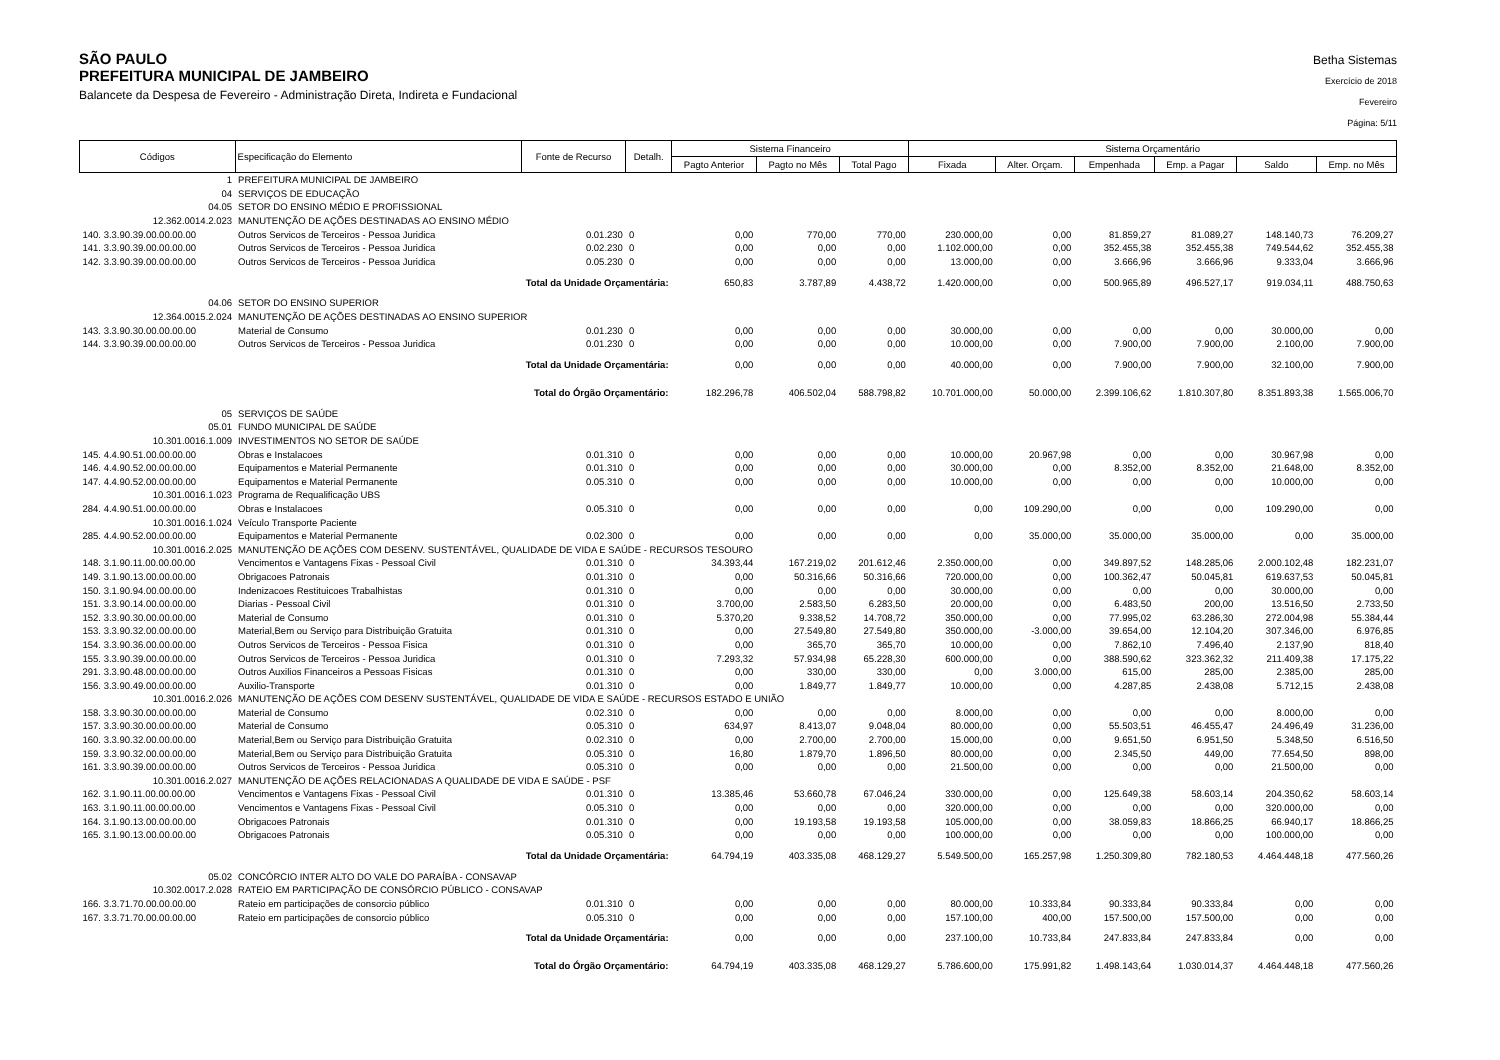SÃO PAULO
PREFEITURA MUNICIPAL DE JAMBEIRO
Balancete da Despesa de Fevereiro - Administração Direta, Indireta e Fundacional
Betha Sistemas
Exercício de 2018
Fevereiro
Página: 5/11
| Códigos | Especificação do Elemento | Fonte de Recurso | Detalh. | Sistema Financeiro | | | Sistema Orçamentário | | | | | |
| --- | --- | --- | --- | --- | --- | --- | --- | --- | --- | --- | --- | --- |
| | | | | Pagto Anterior | Pagto no Mês | Total Pago | Fixada | Alter. Orçam. | Empenhada | Emp. a Pagar | Saldo | Emp. no Mês |
| 1 | PREFEITURA MUNICIPAL DE JAMBEIRO | | | | | | | | | | | |
| 04 | SERVIÇOS DE EDUCAÇÃO | | | | | | | | | | | |
| 04.05 | SETOR DO ENSINO MÉDIO E PROFISSIONAL | | | | | | | | | | | |
| 12.362.0014.2.023 | MANUTENÇÃO DE AÇÕES DESTINADAS AO ENSINO MÉDIO | | | | | | | | | | | |
| 140. 3.3.90.39.00.00.00.00 | Outros Servicos de Terceiros - Pessoa Juridica | 0.01.230 | 0 | 0,00 | 770,00 | 770,00 | 230.000,00 | 0,00 | 81.859,27 | 81.089,27 | 148.140,73 | 76.209,27 |
| 141. 3.3.90.39.00.00.00.00 | Outros Servicos de Terceiros - Pessoa Juridica | 0.02.230 | 0 | 0,00 | 0,00 | 0,00 | 1.102.000,00 | 0,00 | 352.455,38 | 352.455,38 | 749.544,62 | 352.455,38 |
| 142. 3.3.90.39.00.00.00.00 | Outros Servicos de Terceiros - Pessoa Juridica | 0.05.230 | 0 | 0,00 | 0,00 | 0,00 | 13.000,00 | 0,00 | 3.666,96 | 3.666,96 | 9.333,04 | 3.666,96 |
| Total da Unidade Orçamentária: | | | | 650,83 | 3.787,89 | 4.438,72 | 1.420.000,00 | 0,00 | 500.965,89 | 496.527,17 | 919.034,11 | 488.750,63 |
| 04.06 | SETOR DO ENSINO SUPERIOR | | | | | | | | | | | |
| 12.364.0015.2.024 | MANUTENÇÃO DE AÇÕES DESTINADAS AO ENSINO SUPERIOR | | | | | | | | | | | |
| 143. 3.3.90.30.00.00.00.00 | Material de Consumo | 0.01.230 | 0 | 0,00 | 0,00 | 0,00 | 30.000,00 | 0,00 | 0,00 | 0,00 | 30.000,00 | 0,00 |
| 144. 3.3.90.39.00.00.00.00 | Outros Servicos de Terceiros - Pessoa Juridica | 0.01.230 | 0 | 0,00 | 0,00 | 0,00 | 10.000,00 | 0,00 | 7.900,00 | 7.900,00 | 2.100,00 | 7.900,00 |
| Total da Unidade Orçamentária: | | | | 0,00 | 0,00 | 0,00 | 40.000,00 | 0,00 | 7.900,00 | 7.900,00 | 32.100,00 | 7.900,00 |
| Total do Órgão Orçamentário: | | | | 182.296,78 | 406.502,04 | 588.798,82 | 10.701.000,00 | 50.000,00 | 2.399.106,62 | 1.810.307,80 | 8.351.893,38 | 1.565.006,70 |
| 05 | SERVIÇOS DE SAÚDE | | | | | | | | | | | |
| 05.01 | FUNDO MUNICIPAL DE SAÚDE | | | | | | | | | | | |
| 10.301.0016.1.009 | INVESTIMENTOS NO SETOR DE SAÚDE | | | | | | | | | | | |
| 145. 4.4.90.51.00.00.00.00 | Obras e Instalacoes | 0.01.310 | 0 | 0,00 | 0,00 | 0,00 | 10.000,00 | 20.967,98 | 0,00 | 0,00 | 30.967,98 | 0,00 |
| 146. 4.4.90.52.00.00.00.00 | Equipamentos e Material Permanente | 0.01.310 | 0 | 0,00 | 0,00 | 0,00 | 30.000,00 | 0,00 | 8.352,00 | 8.352,00 | 21.648,00 | 8.352,00 |
| 147. 4.4.90.52.00.00.00.00 | Equipamentos e Material Permanente | 0.05.310 | 0 | 0,00 | 0,00 | 0,00 | 10.000,00 | 0,00 | 0,00 | 0,00 | 10.000,00 | 0,00 |
| 10.301.0016.1.023 | Programa de Requalificação UBS | | | | | | | | | | | |
| 284. 4.4.90.51.00.00.00.00 | Obras e Instalacoes | 0.05.310 | 0 | 0,00 | 0,00 | 0,00 | 0,00 | 109.290,00 | 0,00 | 0,00 | 109.290,00 | 0,00 |
| 10.301.0016.1.024 | Veículo Transporte Paciente | | | | | | | | | | | |
| 285. 4.4.90.52.00.00.00.00 | Equipamentos e Material Permanente | 0.02.300 | 0 | 0,00 | 0,00 | 0,00 | 0,00 | 35.000,00 | 35.000,00 | 35.000,00 | 0,00 | 35.000,00 |
| 10.301.0016.2.025 | MANUTENÇÃO DE AÇÕES COM DESENV. SUSTENTÁVEL, QUALIDADE DE VIDA E SAÚDE - RECURSOS TESOURO | | | | | | | | | | | |
| 148. 3.1.90.11.00.00.00.00 | Vencimentos e Vantagens Fixas - Pessoal Civil | 0.01.310 | 0 | 34.393,44 | 167.219,02 | 201.612,46 | 2.350.000,00 | 0,00 | 349.897,52 | 148.285,06 | 2.000.102,48 | 182.231,07 |
| 149. 3.1.90.13.00.00.00.00 | Obrigacoes Patronais | 0.01.310 | 0 | 0,00 | 50.316,66 | 50.316,66 | 720.000,00 | 0,00 | 100.362,47 | 50.045,81 | 619.637,53 | 50.045,81 |
| 150. 3.1.90.94.00.00.00.00 | Indenizacoes Restituicoes Trabalhistas | 0.01.310 | 0 | 0,00 | 0,00 | 0,00 | 30.000,00 | 0,00 | 0,00 | 0,00 | 30.000,00 | 0,00 |
| 151. 3.3.90.14.00.00.00.00 | Diarias - Pessoal Civil | 0.01.310 | 0 | 3.700,00 | 2.583,50 | 6.283,50 | 20.000,00 | 0,00 | 6.483,50 | 200,00 | 13.516,50 | 2.733,50 |
| 152. 3.3.90.30.00.00.00.00 | Material de Consumo | 0.01.310 | 0 | 5.370,20 | 9.338,52 | 14.708,72 | 350.000,00 | 0,00 | 77.995,02 | 63.286,30 | 272.004,98 | 55.384,44 |
| 153. 3.3.90.32.00.00.00.00 | Material,Bem ou Serviço para Distribuição Gratuita | 0.01.310 | 0 | 0,00 | 27.549,80 | 27.549,80 | 350.000,00 | -3.000,00 | 39.654,00 | 12.104,20 | 307.346,00 | 6.976,85 |
| 154. 3.3.90.36.00.00.00.00 | Outros Servicos de Terceiros - Pessoa Fisica | 0.01.310 | 0 | 0,00 | 365,70 | 365,70 | 10.000,00 | 0,00 | 7.862,10 | 7.496,40 | 2.137,90 | 818,40 |
| 155. 3.3.90.39.00.00.00.00 | Outros Servicos de Terceiros - Pessoa Juridica | 0.01.310 | 0 | 7.293,32 | 57.934,98 | 65.228,30 | 600.000,00 | 0,00 | 388.590,62 | 323.362,32 | 211.409,38 | 17.175,22 |
| 291. 3.3.90.48.00.00.00.00 | Outros Auxilios Financeiros a Pessoas Fisicas | 0.01.310 | 0 | 0,00 | 330,00 | 330,00 | 0,00 | 3.000,00 | 615,00 | 285,00 | 2.385,00 | 285,00 |
| 156. 3.3.90.49.00.00.00.00 | Auxilio-Transporte | 0.01.310 | 0 | 0,00 | 1.849,77 | 1.849,77 | 10.000,00 | 0,00 | 4.287,85 | 2.438,08 | 5.712,15 | 2.438,08 |
| 10.301.0016.2.026 | MANUTENÇÃO DE AÇÕES COM DESENV SUSTENTÁVEL, QUALIDADE DE VIDA E SAÚDE - RECURSOS ESTADO E UNIÃO | | | | | | | | | | | |
| 158. 3.3.90.30.00.00.00.00 | Material de Consumo | 0.02.310 | 0 | 0,00 | 0,00 | 0,00 | 8.000,00 | 0,00 | 0,00 | 0,00 | 8.000,00 | 0,00 |
| 157. 3.3.90.30.00.00.00.00 | Material de Consumo | 0.05.310 | 0 | 634,97 | 8.413,07 | 9.048,04 | 80.000,00 | 0,00 | 55.503,51 | 46.455,47 | 24.496,49 | 31.236,00 |
| 160. 3.3.90.32.00.00.00.00 | Material,Bem ou Serviço para Distribuição Gratuita | 0.02.310 | 0 | 0,00 | 2.700,00 | 2.700,00 | 15.000,00 | 0,00 | 9.651,50 | 6.951,50 | 5.348,50 | 6.516,50 |
| 159. 3.3.90.32.00.00.00.00 | Material,Bem ou Serviço para Distribuição Gratuita | 0.05.310 | 0 | 16,80 | 1.879,70 | 1.896,50 | 80.000,00 | 0,00 | 2.345,50 | 449,00 | 77.654,50 | 898,00 |
| 161. 3.3.90.39.00.00.00.00 | Outros Servicos de Terceiros - Pessoa Juridica | 0.05.310 | 0 | 0,00 | 0,00 | 0,00 | 21.500,00 | 0,00 | 0,00 | 0,00 | 21.500,00 | 0,00 |
| 10.301.0016.2.027 | MANUTENÇÃO DE AÇÕES RELACIONADAS A QUALIDADE DE VIDA E SAÚDE - PSF | | | | | | | | | | | |
| 162. 3.1.90.11.00.00.00.00 | Vencimentos e Vantagens Fixas - Pessoal Civil | 0.01.310 | 0 | 13.385,46 | 53.660,78 | 67.046,24 | 330.000,00 | 0,00 | 125.649,38 | 58.603,14 | 204.350,62 | 58.603,14 |
| 163. 3.1.90.11.00.00.00.00 | Vencimentos e Vantagens Fixas - Pessoal Civil | 0.05.310 | 0 | 0,00 | 0,00 | 0,00 | 320.000,00 | 0,00 | 0,00 | 0,00 | 320.000,00 | 0,00 |
| 164. 3.1.90.13.00.00.00.00 | Obrigacoes Patronais | 0.01.310 | 0 | 0,00 | 19.193,58 | 19.193,58 | 105.000,00 | 0,00 | 38.059,83 | 18.866,25 | 66.940,17 | 18.866,25 |
| 165. 3.1.90.13.00.00.00.00 | Obrigacoes Patronais | 0.05.310 | 0 | 0,00 | 0,00 | 0,00 | 100.000,00 | 0,00 | 0,00 | 0,00 | 100.000,00 | 0,00 |
| Total da Unidade Orçamentária: | | | | 64.794,19 | 403.335,08 | 468.129,27 | 5.549.500,00 | 165.257,98 | 1.250.309,80 | 782.180,53 | 4.464.448,18 | 477.560,26 |
| 05.02 | CONCÓRCIO INTER ALTO DO VALE DO PARAÍBA - CONSAVAP | | | | | | | | | | | |
| 10.302.0017.2.028 | RATEIO EM PARTICIPAÇÃO DE CONSÓRCIO PÚBLICO - CONSAVAP | | | | | | | | | | | |
| 166. 3.3.71.70.00.00.00.00 | Rateio em participações de consorcio público | 0.01.310 | 0 | 0,00 | 0,00 | 0,00 | 80.000,00 | 10.333,84 | 90.333,84 | 90.333,84 | 0,00 | 0,00 |
| 167. 3.3.71.70.00.00.00.00 | Rateio em participações de consorcio público | 0.05.310 | 0 | 0,00 | 0,00 | 0,00 | 157.100,00 | 400,00 | 157.500,00 | 157.500,00 | 0,00 | 0,00 |
| Total da Unidade Orçamentária: | | | | 0,00 | 0,00 | 0,00 | 237.100,00 | 10.733,84 | 247.833,84 | 247.833,84 | 0,00 | 0,00 |
| Total do Órgão Orçamentário: | | | | 64.794,19 | 403.335,08 | 468.129,27 | 5.786.600,00 | 175.991,82 | 1.498.143,64 | 1.030.014,37 | 4.464.448,18 | 477.560,26 |